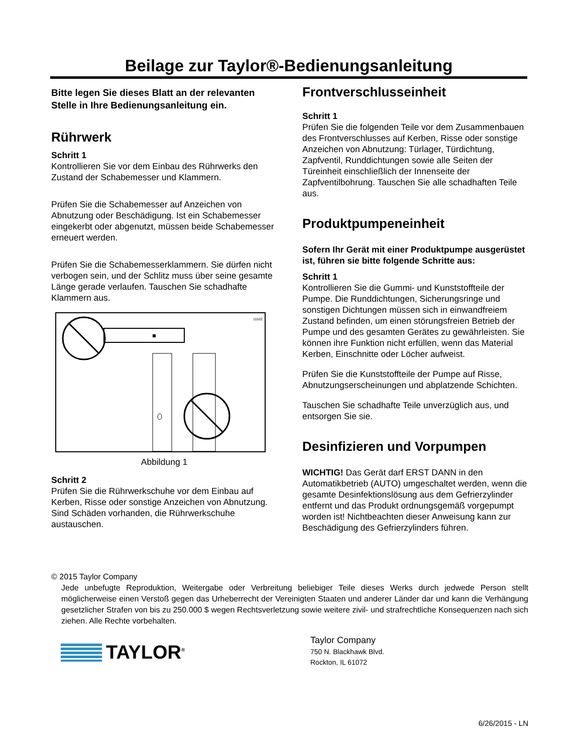Beilage zur Taylor®-Bedienungsanleitung
Bitte legen Sie dieses Blatt an der relevanten Stelle in Ihre Bedienungsanleitung ein.
Rührwerk
Schritt 1
Kontrollieren Sie vor dem Einbau des Rührwerks den Zustand der Schabemesser und Klammern.
Prüfen Sie die Schabemesser auf Anzeichen von Abnutzung oder Beschädigung. Ist ein Schabemesser eingekerbt oder abgenutzt, müssen beide Schabemesser erneuert werden.
Prüfen Sie die Schabemesserklammern. Sie dürfen nicht verbogen sein, und der Schlitz muss über seine gesamte Länge gerade verlaufen. Tauschen Sie schadhafte Klammern aus.
11522
Abbildung 1
Schritt 2
Prüfen Sie die Rührwerkschuhe vor dem Einbau auf Kerben, Risse oder sonstige Anzeichen von Abnutzung. Sind Schäden vorhanden, die Rührwerkschuhe austauschen.
Frontverschlusseinheit
Schritt 1
Prüfen Sie die folgenden Teile vor dem Zusammenbauen des Frontverschlusses auf Kerben, Risse oder sonstige Anzeichen von Abnutzung: Türlager, Türdichtung, Zapfventil, Runddichtungen sowie alle Seiten der Türeinheit einschließlich der Innenseite der Zapfventilbohrung. Tauschen Sie alle schadhaften Teile aus.
Produktpumpeneinheit
Sofern Ihr Gerät mit einer Produktpumpe ausgerüstet ist, führen sie bitte folgende Schritte aus:
Schritt 1
Kontrollieren Sie die Gummi- und Kunststoffteile der Pumpe. Die Runddichtungen, Sicherungsringe und sonstigen Dichtungen müssen sich in einwandfreiem Zustand befinden, um einen störungsfreien Betrieb der Pumpe und des gesamten Gerätes zu gewährleisten. Sie können ihre Funktion nicht erfüllen, wenn das Material Kerben, Einschnitte oder Löcher aufweist.
Prüfen Sie die Kunststoffteile der Pumpe auf Risse, Abnutzungserscheinungen und abplatzende Schichten.
Tauschen Sie schadhafte Teile unverzüglich aus, und entsorgen Sie sie.
Desinfizieren und Vorpumpen
WICHTIG! Das Gerät darf ERST DANN in den Automatikbetrieb (AUTO) umgeschaltet werden, wenn die gesamte Desinfektionslösung aus dem Gefrierzylinder entfernt und das Produkt ordnungsgemäß vorgepumpt worden ist! Nichtbeachten dieser Anweisung kann zur Beschädigung des Gefrierzylinders führen.
© 2015 Taylor Company
Jede unbefugte Reproduktion, Weitergabe oder Verbreitung beliebiger Teile dieses Werks durch jedwede Person stellt möglicherweise einen Verstoß gegen das Urheberrecht der Vereinigten Staaten und anderer Länder dar und kann die Verhängung gesetzlicher Strafen von bis zu 250.000 $ wegen Rechtsverletzung sowie weitere zivil- und strafrechtliche Konsequenzen nach sich ziehen. Alle Rechte vorbehalten.
TAYLOR<sup>®</sup>
Taylor Company
750 N. Blackhawk Blvd.
Rockton, IL 61072
6/26/2015 - LN